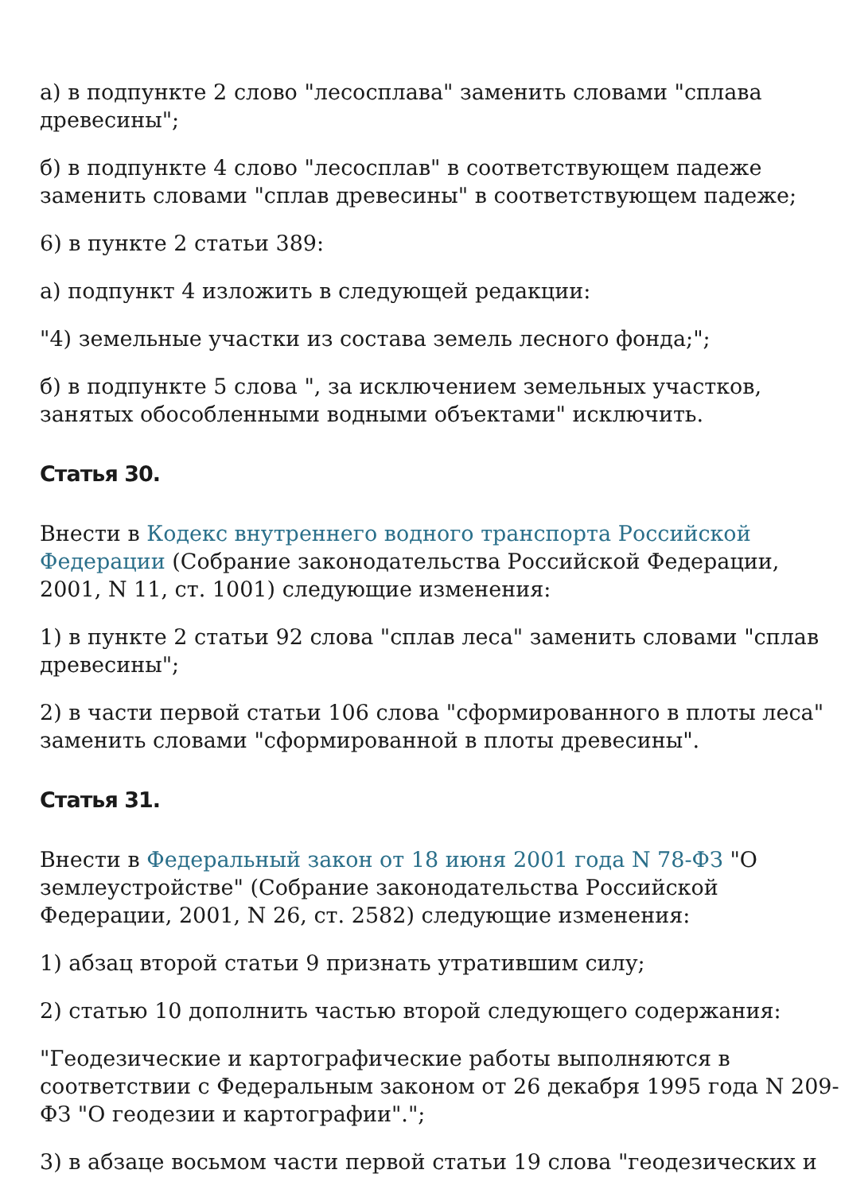а) в подпункте 2 слово "лесосплава" заменить словами "сплава древесины";
б) в подпункте 4 слово "лесосплав" в соответствующем падеже заменить словами "сплав древесины" в соответствующем падеже;
6) в пункте 2 статьи 389:
а) подпункт 4 изложить в следующей редакции:
"4) земельные участки из состава земель лесного фонда;";
б) в подпункте 5 слова ", за исключением земельных участков, занятых обособленными водными объектами" исключить.
Статья 30.
Внести в Кодекс внутреннего водного транспорта Российской Федерации (Собрание законодательства Российской Федерации, 2001, N 11, ст. 1001) следующие изменения:
1) в пункте 2 статьи 92 слова "сплав леса" заменить словами "сплав древесины";
2) в части первой статьи 106 слова "сформированного в плоты леса" заменить словами "сформированной в плоты древесины".
Статья 31.
Внести в Федеральный закон от 18 июня 2001 года N 78-ФЗ "О землеустройстве" (Собрание законодательства Российской Федерации, 2001, N 26, ст. 2582) следующие изменения:
1) абзац второй статьи 9 признать утратившим силу;
2) статью 10 дополнить частью второй следующего содержания:
"Геодезические и картографические работы выполняются в соответствии с Федеральным законом от 26 декабря 1995 года N 209-ФЗ "О геодезии и картографии".";
3) в абзаце восьмом части первой статьи 19 слова "геодезических и